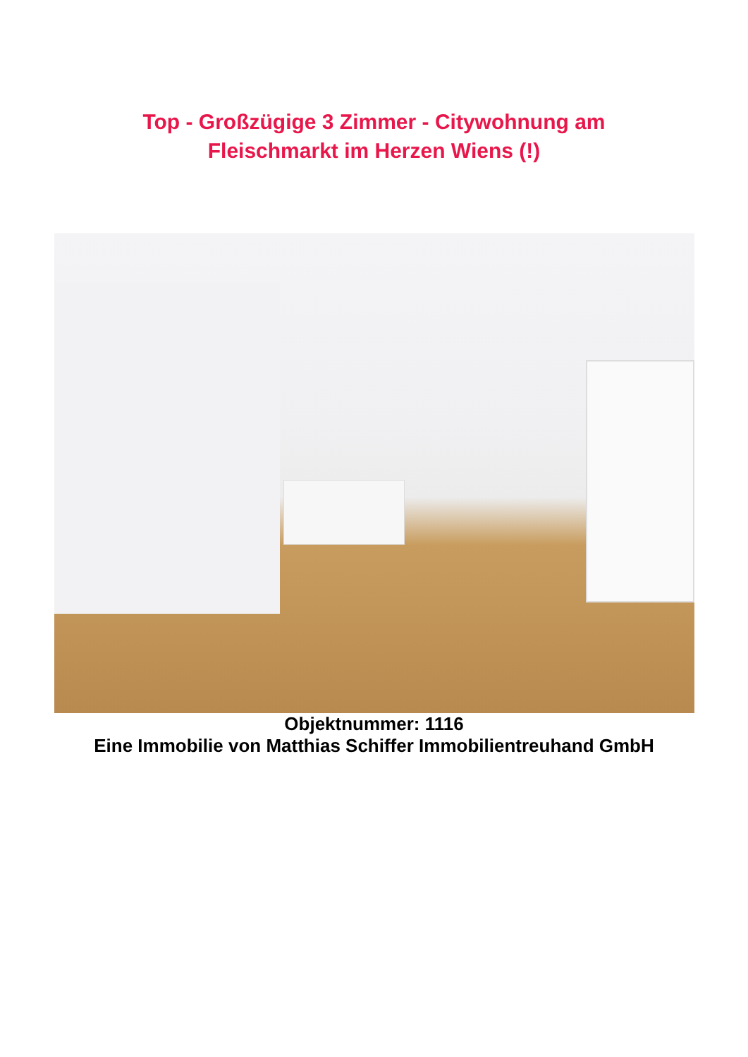Top - Großzügige 3 Zimmer - Citywohnung am
Fleischmarkt im Herzen Wiens (!)
Objektnummer: 1116
Eine Immobilie von Matthias Schiffer Immobilientreuhand GmbH